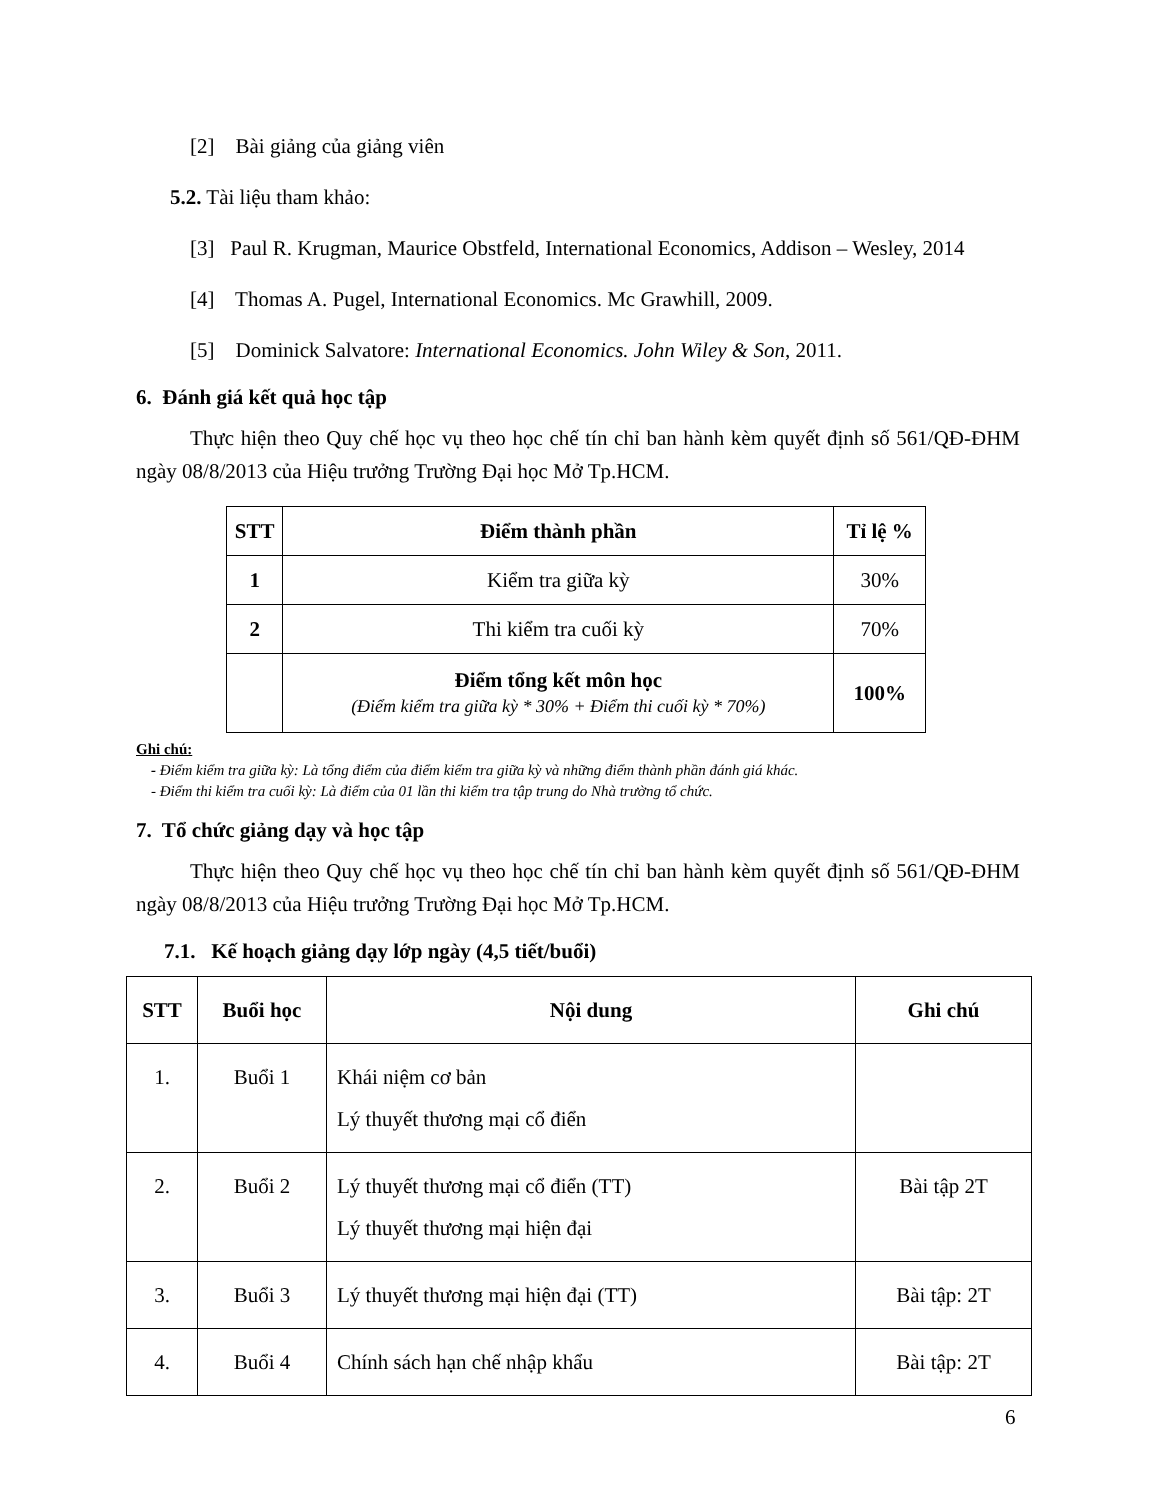[2] Bài giảng của giảng viên
5.2. Tài liệu tham khảo:
[3] Paul R. Krugman, Maurice Obstfeld, International Economics, Addison – Wesley, 2014
[4] Thomas A. Pugel, International Economics. Mc Grawhill, 2009.
[5] Dominick Salvatore: International Economics. John Wiley & Son, 2011.
6. Đánh giá kết quả học tập
Thực hiện theo Quy chế học vụ theo học chế tín chỉ ban hành kèm quyết định số 561/QĐ-ĐHM ngày 08/8/2013 của Hiệu trưởng Trường Đại học Mở Tp.HCM.
| STT | Điểm thành phần | Tỉ lệ % |
| --- | --- | --- |
| 1 | Kiểm tra giữa kỳ | 30% |
| 2 | Thi kiểm tra cuối kỳ | 70% |
| | Điểm tổng kết môn học (Điểm kiểm tra giữa kỳ * 30% + Điểm thi cuối kỳ * 70%) | 100% |
Ghi chú:
- Điểm kiểm tra giữa kỳ: Là tổng điểm của điểm kiểm tra giữa kỳ và những điểm thành phần đánh giá khác.
- Điểm thi kiểm tra cuối kỳ: Là điểm của 01 lần thi kiểm tra tập trung do Nhà trường tổ chức.
7. Tổ chức giảng dạy và học tập
Thực hiện theo Quy chế học vụ theo học chế tín chỉ ban hành kèm quyết định số 561/QĐ-ĐHM ngày 08/8/2013 của Hiệu trưởng Trường Đại học Mở Tp.HCM.
7.1. Kế hoạch giảng dạy lớp ngày (4,5 tiết/buổi)
| STT | Buổi học | Nội dung | Ghi chú |
| --- | --- | --- | --- |
| 1. | Buổi 1 | Khái niệm cơ bản Lý thuyết thương mại cổ điển | |
| 2. | Buổi 2 | Lý thuyết thương mại cổ điển (TT) Lý thuyết thương mại hiện đại | Bài tập 2T |
| 3. | Buổi 3 | Lý thuyết thương mại hiện đại (TT) | Bài tập: 2T |
| 4. | Buổi 4 | Chính sách hạn chế nhập khẩu | Bài tập: 2T |
6